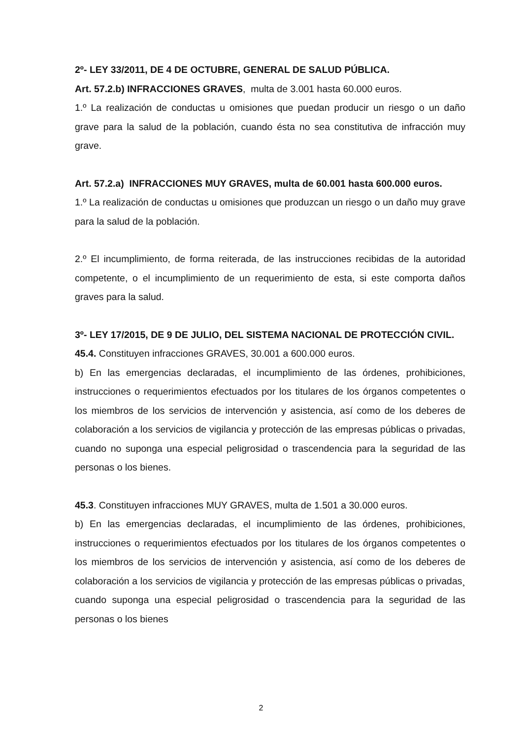2º- LEY 33/2011, DE 4 DE OCTUBRE, GENERAL DE SALUD PÚBLICA.
Art. 57.2.b) INFRACCIONES GRAVES, multa de 3.001 hasta 60.000 euros.
1.º La realización de conductas u omisiones que puedan producir un riesgo o un daño grave para la salud de la población, cuando ésta no sea constitutiva de infracción muy grave.
Art. 57.2.a) INFRACCIONES MUY GRAVES, multa de 60.001 hasta 600.000 euros.
1.º La realización de conductas u omisiones que produzcan un riesgo o un daño muy grave para la salud de la población.
2.º El incumplimiento, de forma reiterada, de las instrucciones recibidas de la autoridad competente, o el incumplimiento de un requerimiento de esta, si este comporta daños graves para la salud.
3º- LEY 17/2015, DE 9 DE JULIO, DEL SISTEMA NACIONAL DE PROTECCIÓN CIVIL.
45.4. Constituyen infracciones GRAVES, 30.001 a 600.000 euros.
b) En las emergencias declaradas, el incumplimiento de las órdenes, prohibiciones, instrucciones o requerimientos efectuados por los titulares de los órganos competentes o los miembros de los servicios de intervención y asistencia, así como de los deberes de colaboración a los servicios de vigilancia y protección de las empresas públicas o privadas, cuando no suponga una especial peligrosidad o trascendencia para la seguridad de las personas o los bienes.
45.3. Constituyen infracciones MUY GRAVES, multa de 1.501 a 30.000 euros.
b) En las emergencias declaradas, el incumplimiento de las órdenes, prohibiciones, instrucciones o requerimientos efectuados por los titulares de los órganos competentes o los miembros de los servicios de intervención y asistencia, así como de los deberes de colaboración a los servicios de vigilancia y protección de las empresas públicas o privadas¸ cuando suponga una especial peligrosidad o trascendencia para la seguridad de las personas o los bienes
2